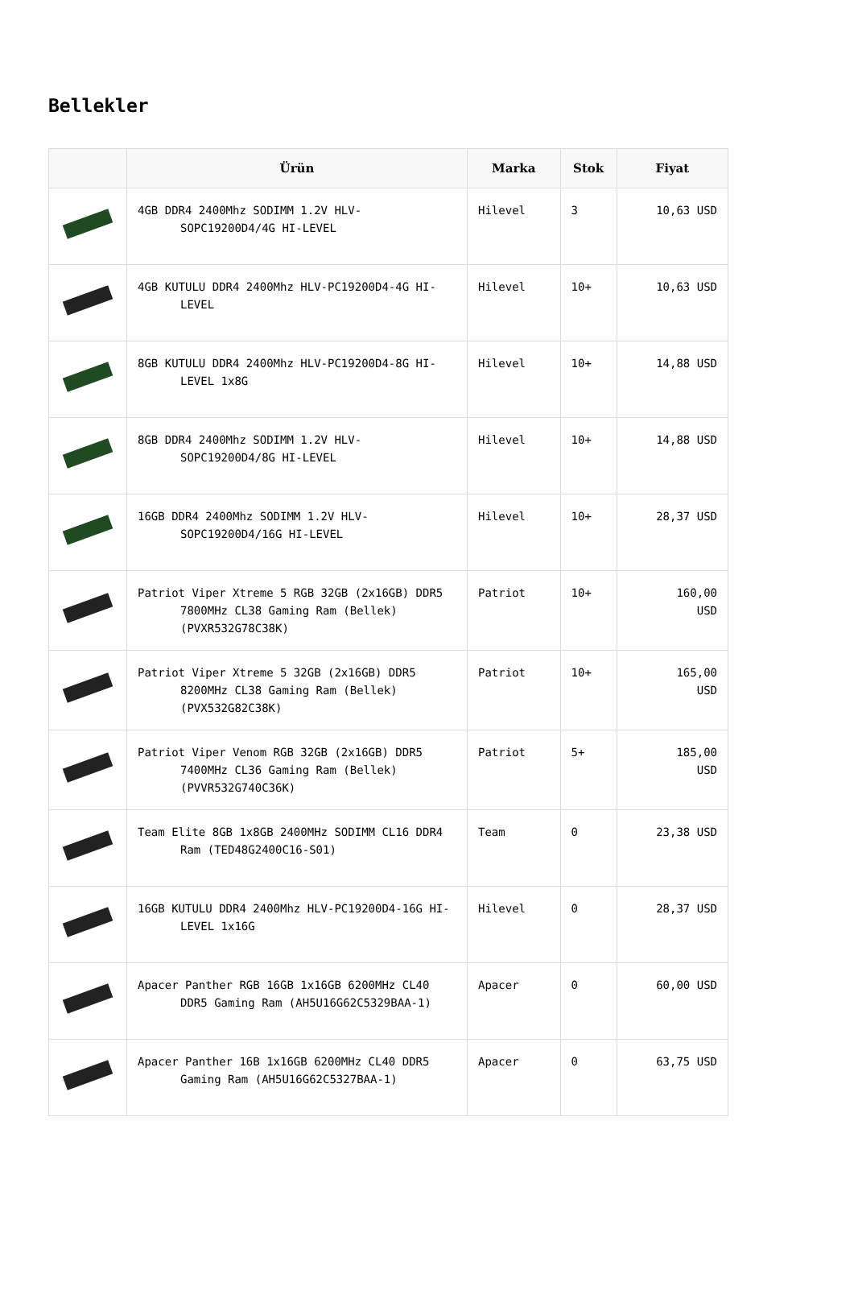Bellekler
| | Ürün | Marka | Stok | Fiyat |
| --- | --- | --- | --- | --- |
| | 4GB DDR4 2400Mhz SODIMM 1.2V HLV-SOPC19200D4/4G HI-LEVEL | Hilevel | 3 | 10,63 USD |
| | 4GB KUTULU DDR4 2400Mhz HLV-PC19200D4-4G HI-LEVEL | Hilevel | 10+ | 10,63 USD |
| | 8GB KUTULU DDR4 2400Mhz HLV-PC19200D4-8G HI-LEVEL 1x8G | Hilevel | 10+ | 14,88 USD |
| | 8GB DDR4 2400Mhz SODIMM 1.2V HLV-SOPC19200D4/8G HI-LEVEL | Hilevel | 10+ | 14,88 USD |
| | 16GB DDR4 2400Mhz SODIMM 1.2V HLV-SOPC19200D4/16G HI-LEVEL | Hilevel | 10+ | 28,37 USD |
| | Patriot Viper Xtreme 5 RGB 32GB (2x16GB) DDR5 7800MHz CL38 Gaming Ram (Bellek) (PVXR532G78C38K) | Patriot | 10+ | 160,00 USD |
| | Patriot Viper Xtreme 5 32GB (2x16GB) DDR5 8200MHz CL38 Gaming Ram (Bellek) (PVX532G82C38K) | Patriot | 10+ | 165,00 USD |
| | Patriot Viper Venom RGB 32GB (2x16GB) DDR5 7400MHz CL36 Gaming Ram (Bellek) (PVVR532G740C36K) | Patriot | 5+ | 185,00 USD |
| | Team Elite 8GB 1x8GB 2400MHz SODIMM CL16 DDR4 Ram (TED48G2400C16-S01) | Team | 0 | 23,38 USD |
| | 16GB KUTULU DDR4 2400Mhz HLV-PC19200D4-16G HI-LEVEL 1x16G | Hilevel | 0 | 28,37 USD |
| | Apacer Panther RGB 16GB 1x16GB 6200MHz CL40 DDR5 Gaming Ram (AH5U16G62C5329BAA-1) | Apacer | 0 | 60,00 USD |
| | Apacer Panther 16B 1x16GB 6200MHz CL40 DDR5 Gaming Ram (AH5U16G62C5327BAA-1) | Apacer | 0 | 63,75 USD |